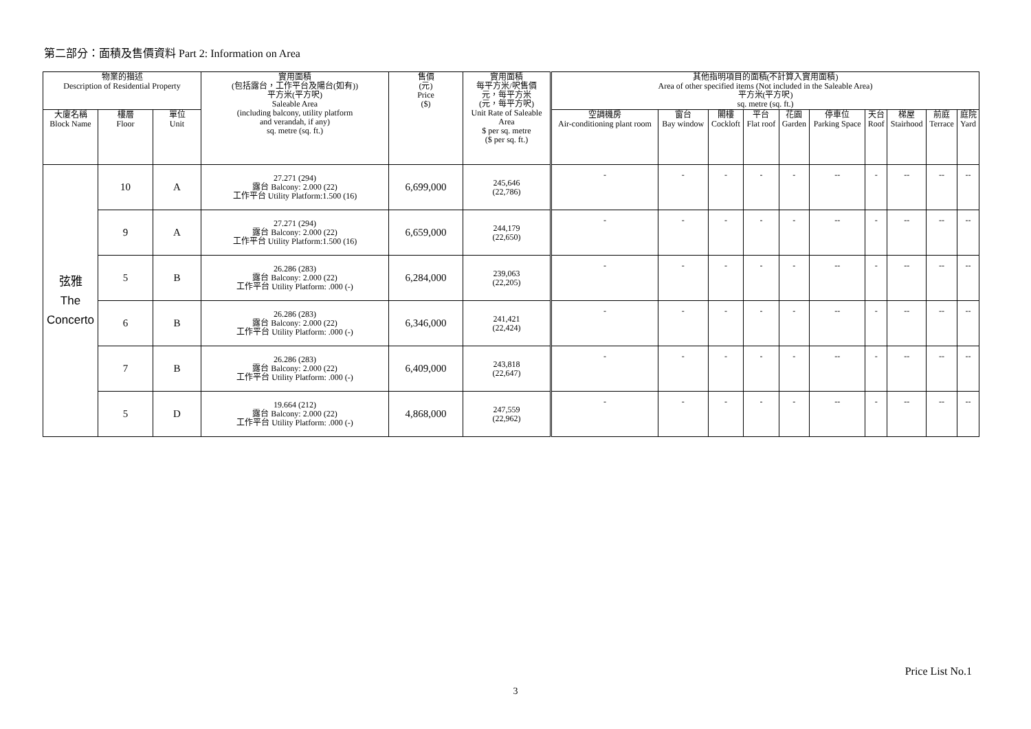第二部分：面積及售價資料 Part 2: Information on Area
| 物業的描述 Description of Residential Property | | | 實用面積 (包括露台，工作平台及陽台(如有)) 平方米(平方呎) Saleable Area (including balcony, utility platform and verandah, if any) sq. metre (sq. ft.) | 售價 (元) Price ($) | 實用面積 每平方米/呎售價 元，每平方米 (元，每平方呎) Unit Rate of Saleable Area $ per sq. metre ($ per sq. ft.) | 其他指明項目的面積(不計算入實用面積) Area of other specified items (Not included in the Saleable Area) 平方米(平方呎) sq. metre (sq. ft.) | | | | | | | | | |
| --- | --- | --- | --- | --- | --- | --- | --- | --- | --- | --- | --- | --- | --- | --- | --- |
| 大廈名稱 Block Name | 樓層 Floor | 單位 Unit | | | | 空調機房 Air-conditioning plant room | 窗台 Bay window | 閣樓 Cockloft | 平台 Flat roof | 花園 Garden | 停車位 Parking Space | 天台 Roof | 梯屋 Stairhood | 前庭 Terrace | 庭院 Yard |
| 弦雅 The Concerto | 10 | A | 27.271 (294) 露台 Balcony: 2.000 (22) 工作平台 Utility Platform:1.500 (16) | 6,699,000 | 245,646 (22,786) | - | - | - | - | - | -- | - | -- | -- | -- |
| | 9 | A | 27.271 (294) 露台 Balcony: 2.000 (22) 工作平台 Utility Platform:1.500 (16) | 6,659,000 | 244,179 (22,650) | - | - | - | - | - | -- | - | -- | -- | -- |
| | 5 | B | 26.286 (283) 露台 Balcony: 2.000 (22) 工作平台 Utility Platform: .000 (-) | 6,284,000 | 239,063 (22,205) | - | - | - | - | - | -- | - | -- | -- | -- |
| | 6 | B | 26.286 (283) 露台 Balcony: 2.000 (22) 工作平台 Utility Platform: .000 (-) | 6,346,000 | 241,421 (22,424) | - | - | - | - | - | -- | - | -- | -- | -- |
| | 7 | B | 26.286 (283) 露台 Balcony: 2.000 (22) 工作平台 Utility Platform: .000 (-) | 6,409,000 | 243,818 (22,647) | - | - | - | - | - | -- | - | -- | -- | -- |
| | 5 | D | 19.664 (212) 露台 Balcony: 2.000 (22) 工作平台 Utility Platform: .000 (-) | 4,868,000 | 247,559 (22,962) | - | - | - | - | - | -- | - | -- | -- | -- |
Price List No.1
3